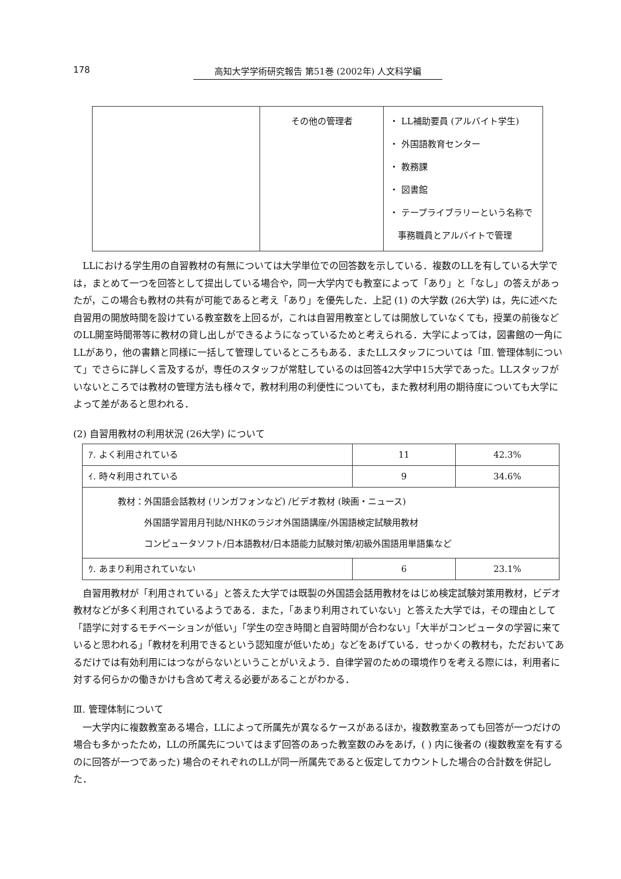178 高知大学学術研究報告 第51巻 (2002年) 人文科学編
| | その他の管理者 | ・ LL補助要員 (アルバイト学生) ・ 外国語教育センター ・ 教務課 ・ 図書館 ・ テープライブラリーという名称で 事務職員とアルバイトで管理 |
LLにおける学生用の自習教材の有無については大学単位での回答数を示している．複数のLLを有している大学では，まとめて一つを回答として提出している場合や，同一大学内でも教室によって「あり」と「なし」の答えがあったが，この場合も教材の共有が可能であると考え「あり」を優先した．上記 (1) の大学数 (26大学) は，先に述べた自習用の開放時間を設けている教室数を上回るが，これは自習用教室としては開放していなくても，授業の前後などのLL開室時間帯等に教材の貸し出しができるようになっているためと考えられる．大学によっては，図書館の一角にLLがあり，他の書籍と同様に一括して管理しているところもある．またLLスタッフについては「Ⅲ. 管理体制について」でさらに詳しく言及するが，専任のスタッフが常駐しているのは回答42大学中15大学であった。LLスタッフがいないところでは教材の管理方法も様々で，教材利用の利便性についても，また教材利用の期待度についても大学によって差があると思われる．
(2) 自習用教材の利用状況 (26大学) について
| ｱ. よく利用されている | 11 | 42.3% |
| ｲ. 時々利用されている | 9 | 34.6% |
| 教材：外国語会話教材 (リンガフォンなど) /ビデオ教材 (映画・ニュース) 外国語学習用月刊誌/NHKのラジオ外国語講座/外国語検定試験用教材 コンピュータソフト/日本語教材/日本語能力試験対策/初級外国語用単語集など | | |
| ｳ. あまり利用されていない | 6 | 23.1% |
自習用教材が「利用されている」と答えた大学では既製の外国語会話用教材をはじめ検定試験対策用教材，ビデオ教材などが多く利用されているようである．また，「あまり利用されていない」と答えた大学では，その理由として「語学に対するモチベーションが低い」「学生の空き時間と自習時間が合わない」「大半がコンピュータの学習に来ていると思われる」「教材を利用できるという認知度が低いため」などをあげている．せっかくの教材も，ただおいてあるだけでは有効利用にはつながらないということがいえよう．自律学習のための環境作りを考える際には，利用者に対する何らかの働きかけも含めて考える必要があることがわかる．
Ⅲ. 管理体制について
一大学内に複数教室ある場合，LLによって所属先が異なるケースがあるほか，複数教室あっても回答が一つだけの場合も多かったため，LLの所属先についてはまず回答のあった教室数のみをあげ，( ) 内に後者の (複数教室を有するのに回答が一つであった) 場合のそれぞれのLLが同一所属先であると仮定してカウントした場合の合計数を併記した．